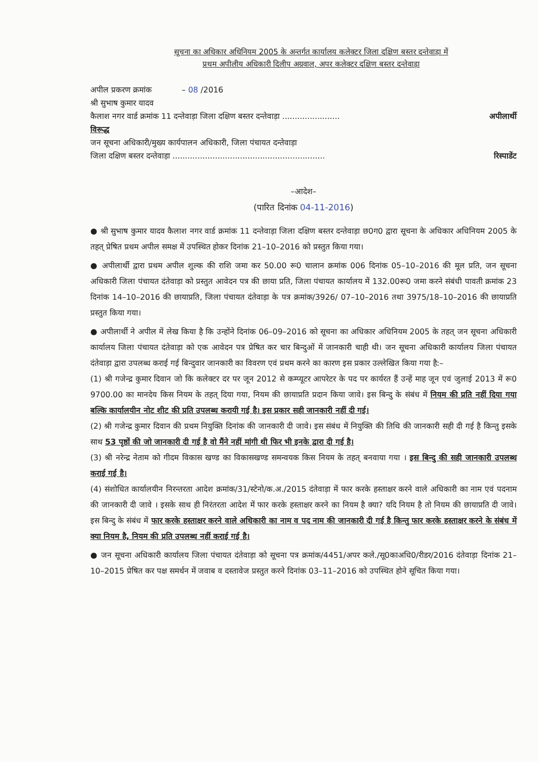सूचना का अधिकार अधिनियम 2005 के अन्तर्गत कार्यालय कलेक्टर जिला दक्षिण बस्तर दन्तेवाड़ा में
प्रथम अपीलीय अधिकारी दिलीप अग्रवाल, अपर कलेक्टर दक्षिण बस्तर दन्तेवाड़ा
अपील प्रकरण क्रमांक – 08 /2016
श्री सुभाष कुमार यादव
कैलाश नगर वार्ड क्रमांक 11 दन्तेवाड़ा जिला दक्षिण बस्तर दन्तेवाड़ा ....................... अपीलार्थी
विरूद्ध
जन सूचना अधिकारी/मुख्य कार्यपालन अधिकारी, जिला पंचायत दन्तेवाड़ा
जिला दक्षिण बस्तर दन्तेवाड़ा ............................................................. रिस्पाडेंट
–आदेश–
(पारित दिनांक 04-11-2016)
● श्री सुभाष कुमार यादव कैलाश नगर वार्ड क्रमांक 11 दन्तेवाड़ा जिला दक्षिण बस्तर दन्तेवाड़ा छ0ग0 द्वारा सूचना के अधिकार अधिनियम 2005 के तहत् प्रेषित प्रथम अपील समक्ष में उपस्थित होकर दिनांक 21–10–2016 को प्रस्तुत किया गया।
● अपीलार्थी द्वारा प्रथम अपील शुल्क की राशि जमा कर 50.00 रू0 चालान क्रमांक 006 दिनांक 05–10–2016 की मूल प्रति, जन सूचना अधिकारी जिला पंचायत दंतेवाड़ा को प्रस्तुत आवेदन पत्र की छाया प्रति, जिला पंचायत कार्यालय में 132.00रू0 जमा करने संबंधी पावती क्रमांक 23 दिनांक 14–10–2016 की छायाप्रति, जिला पंचायत दंतेवाड़ा के पत्र क्रमांक/3926/ 07–10–2016 तथा 3975/18–10–2016 की छायाप्रति प्रस्तुत किया गया।
● अपीलार्थी ने अपील में लेख किया है कि उन्होंने दिनांक 06–09–2016 को सूचना का अधिकार अधिनियम 2005 के तहत् जन सूचना अधिकारी कार्यालय जिला पंचायत दंतेवाड़ा को एक आवेदन पत्र प्रेषित कर चार बिन्दुओं में जानकारी चाही थी। जन सूचना अधिकारी कार्यालय जिला पंचायत दंतेवाड़ा द्वारा उपलब्ध कराई गई बिन्दुवार जानकारी का विवरण एवं प्रथम करने का कारण इस प्रकार उल्लेखित किया गया है:–
(1) श्री गजेन्द्र कुमार दिवान जो कि कलेक्टर दर पर जून 2012 से कम्प्यूटर आपरेटर के पद पर कार्यरत हैं उन्हें माह जून एवं जुलाई 2013 में रू0 9700.00 का मानदेय किस नियम के तहत् दिया गया, नियम की छायाप्रति प्रदान किया जावे। इस बिन्दु के संबंध में नियम की प्रति नहीं दिया गया बल्कि कार्यालयीन नोट शीट की प्रति उपलब्ध करायी गई है। इस प्रकार सही जानकारी नहीं दी गई।
(2) श्री गजेन्द्र कुमार दिवान की प्रथम नियुक्ति दिनांक की जानकारी दी जावे। इस संबंध में नियुक्ति की तिथि की जानकारी सही दी गई है किन्तु इसके साथ 53 पृष्ठों की जो जानकारी दी गई है वो मैंने नहीं मांगी थी फिर भी इनके द्वारा दी गई है।
(3) श्री नरेन्द्र नेताम को गीदम विकास खण्ड का विकासखण्ड समन्वयक किस नियम के तहत् बनवाया गया । इस बिन्दु की सही जानकारी उपलब्ध कराई गई है।
(4) संशोधित कार्यालयीन निरन्तरता आदेश क्रमांक/31/स्टेनो/क.अ./2015 दंतेवाड़ा में फार करके हस्ताक्षर करने वाले अधिकारी का नाम एवं पदनाम की जानकारी दी जावे । इसके साथ ही निरंतरता आदेश में फार करके हस्ताक्षर करने का नियम है क्या? यदि नियम है तो नियम की छायाप्रति दी जावे। इस बिन्दु के संबंध में फार करके हस्ताक्षर करने वाले अधिकारी का नाम व पद नाम की जानकारी दी गई है किन्तु फार करके हस्ताक्षर करने के संबंध में क्या नियम है, नियम की प्रति उपलब्ध नहीं कराई गई है।
● जन सूचना अधिकारी कार्यालय जिला पंचायत दंतेवाड़ा को सूचना पत्र क्रमांक/4451/अपर कले./सू0काअधि0/रीडर/2016 दंतेवाड़ा दिनांक 21–10–2015 प्रेषित कर पक्ष समर्थन में जवाब व दस्तावेज प्रस्तुत करने दिनांक 03–11–2016 को उपस्थित होने सूचित किया गया।